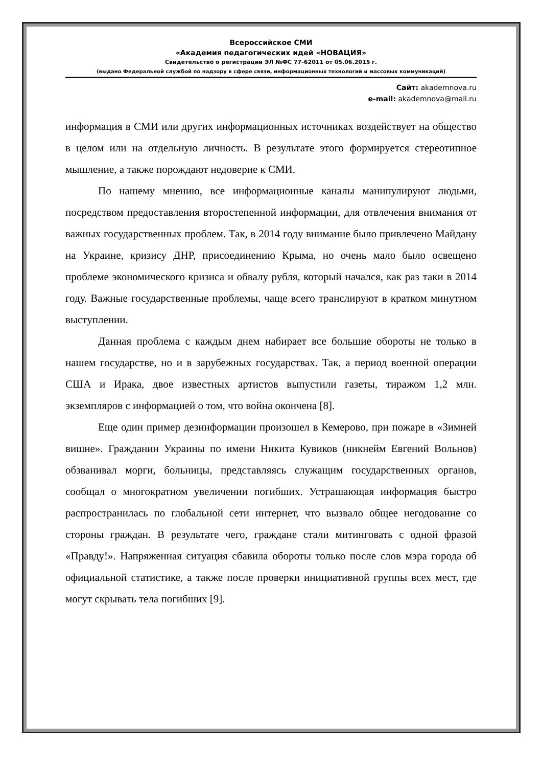Всероссийское СМИ
«Академия педагогических идей «НОВАЦИЯ»
Свидетельство о регистрации ЭЛ №ФС 77-62011 от 05.06.2015 г.
(выдано Федеральной службой по надзору в сфере связи, информационных технологий и массовых коммуникаций)
Сайт: akademnova.ru
e-mail: akademnova@mail.ru
информация в СМИ или других информационных источниках воздействует на общество в целом или на отдельную личность. В результате этого формируется стереотипное мышление, а также порождают недоверие к СМИ.
По нашему мнению, все информационные каналы манипулируют людьми, посредством предоставления второстепенной информации, для отвлечения внимания от важных государственных проблем. Так, в 2014 году внимание было привлечено Майдану на Украине, кризису ДНР, присоединению Крыма, но очень мало было освещено проблеме экономического кризиса и обвалу рубля, который начался, как раз таки в 2014 году. Важные государственные проблемы, чаще всего транслируют в кратком минутном выступлении.
Данная проблема с каждым днем набирает все большие обороты не только в нашем государстве, но и в зарубежных государствах. Так, а период военной операции США и Ирака, двое известных артистов выпустили газеты, тиражом 1,2 млн. экземпляров с информацией о том, что война окончена [8].
Еще один пример дезинформации произошел в Кемерово, при пожаре в «Зимней вишне». Гражданин Украины по имени Никита Кувиков (никнейм Евгений Вольнов) обзванивал морги, больницы, представляясь служащим государственных органов, сообщал о многократном увеличении погибших. Устрашающая информация быстро распространилась по глобальной сети интернет, что вызвало общее негодование со стороны граждан. В результате чего, граждане стали митинговать с одной фразой «Правду!». Напряженная ситуация сбавила обороты только после слов мэра города об официальной статистике, а также после проверки инициативной группы всех мест, где могут скрывать тела погибших [9].